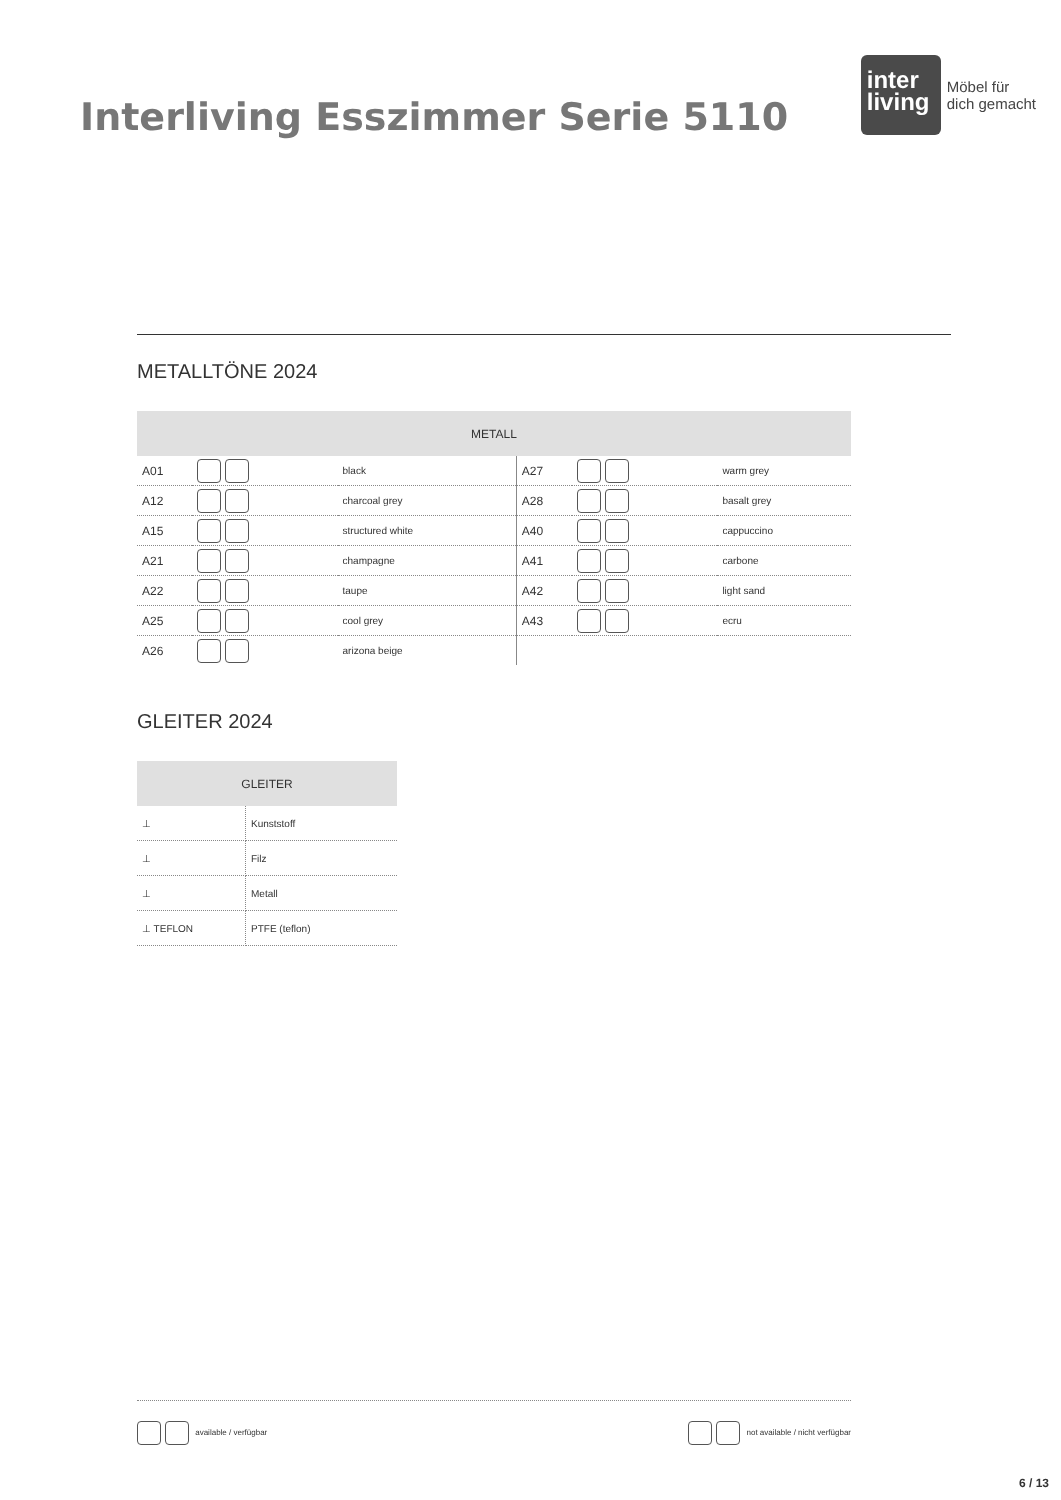Interliving Esszimmer Serie 5110
inter living
Möbel für
dich gemacht
METALLTÖNE 2024
| METALL | | | | | |
| --- | --- | --- | --- | --- | --- |
| A01 | | black | A27 | | warm grey |
| A12 | | charcoal grey | A28 | | basalt grey |
| A15 | | structured white | A40 | | cappuccino |
| A21 | | champagne | A41 | | carbone |
| A22 | | taupe | A42 | | light sand |
| A25 | | cool grey | A43 | | ecru |
| A26 | | arizona beige | | | |
GLEITER 2024
| GLEITER | |
| --- | --- |
| ⊥ | Kunststoff |
| ⊥ | Filz |
| ⊥ | Metall |
| ⊥ TEFLON | PTFE (teflon) |
available / verfügbar not available / nicht verfügbar
6 / 13